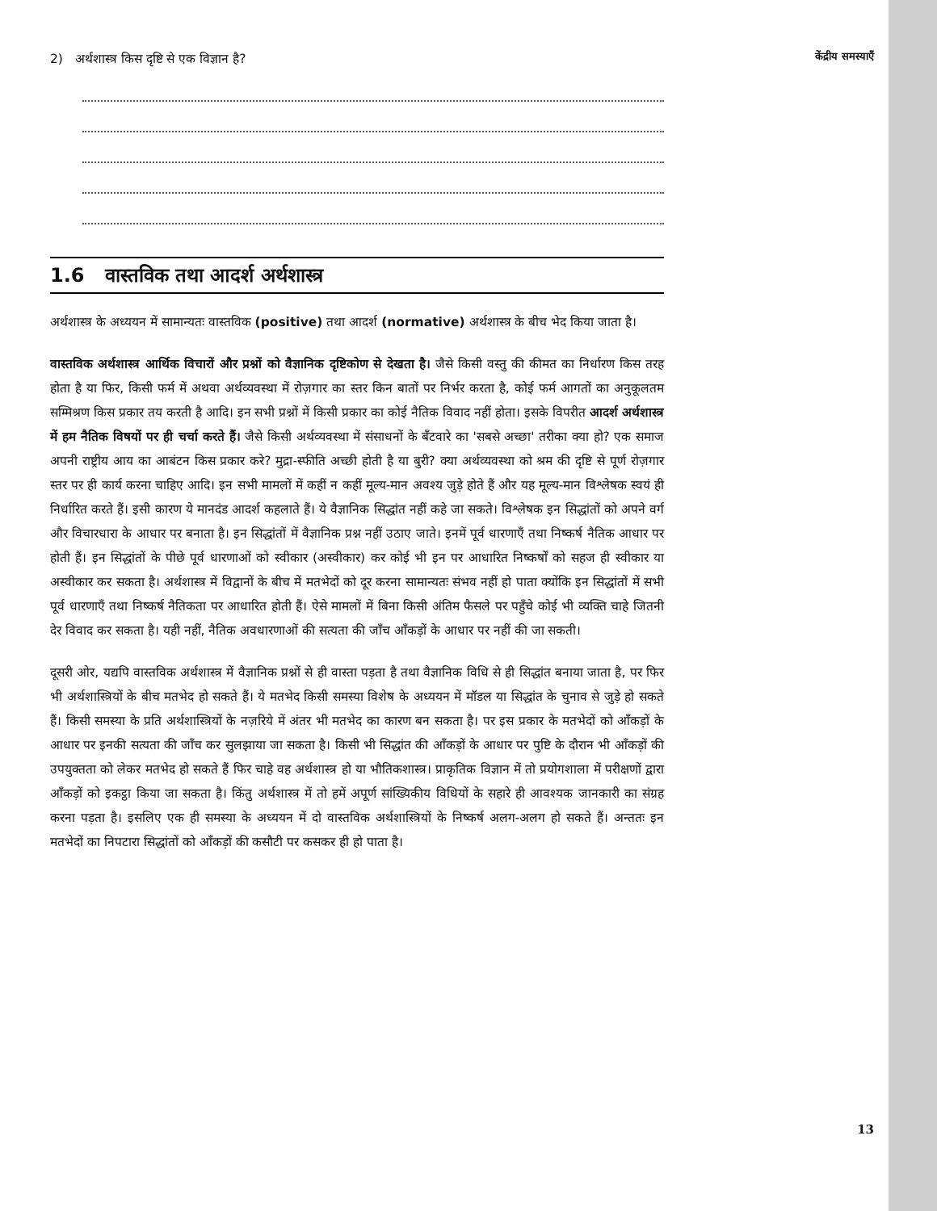केंद्रीय समस्याएँ
2) अर्थशास्त्र किस दृष्टि से एक विज्ञान है?
1.6 वास्तविक तथा आदर्श अर्थशास्त्र
अर्थशास्त्र के अध्ययन में सामान्यतः वास्तविक (positive) तथा आदर्श (normative) अर्थशास्त्र के बीच भेद किया जाता है।
वास्तविक अर्थशास्त्र आर्थिक विचारों और प्रश्नों को वैज्ञानिक दृष्टिकोण से देखता है। जैसे किसी वस्तु की कीमत का निर्धारण किस तरह होता है या फिर, किसी फर्म में अथवा अर्थव्यवस्था में रोज़गार का स्तर किन बातों पर निर्भर करता है, कोई फर्म आगतों का अनुकूलतम सम्मिश्रण किस प्रकार तय करती है आदि। इन सभी प्रश्नों में किसी प्रकार का कोई नैतिक विवाद नहीं होता। इसके विपरीत आदर्श अर्थशास्त्र में हम नैतिक विषयों पर ही चर्चा करते हैं। जैसे किसी अर्थव्यवस्था में संसाधनों के बँटवारे का 'सबसे अच्छा' तरीका क्या हो? एक समाज अपनी राष्ट्रीय आय का आबंटन किस प्रकार करे? मुद्रा-स्फीति अच्छी होती है या बुरी? क्या अर्थव्यवस्था को श्रम की दृष्टि से पूर्ण रोज़गार स्तर पर ही कार्य करना चाहिए आदि। इन सभी मामलों में कहीं न कहीं मूल्य-मान अवश्य जुड़े होते हैं और यह मूल्य-मान विश्लेषक स्वयं ही निर्धारित करते हैं। इसी कारण ये मानदंड आदर्श कहलाते हैं। ये वैज्ञानिक सिद्धांत नहीं कहे जा सकते। विश्लेषक इन सिद्धांतों को अपने वर्ग और विचारधारा के आधार पर बनाता है। इन सिद्धांतों में वैज्ञानिक प्रश्न नहीं उठाए जाते। इनमें पूर्व धारणाएँ तथा निष्कर्ष नैतिक आधार पर होती हैं। इन सिद्धांतों के पीछे पूर्व धारणाओं को स्वीकार (अस्वीकार) कर कोई भी इन पर आधारित निष्कर्षों को सहज ही स्वीकार या अस्वीकार कर सकता है। अर्थशास्त्र में विद्वानों के बीच में मतभेदों को दूर करना सामान्यतः संभव नहीं हो पाता क्योंकि इन सिद्धांतों में सभी पूर्व धारणाएँ तथा निष्कर्ष नैतिकता पर आधारित होती हैं। ऐसे मामलों में बिना किसी अंतिम फैसले पर पहुँचे कोई भी व्यक्ति चाहे जितनी देर विवाद कर सकता है। यही नहीं, नैतिक अवधारणाओं की सत्यता की जाँच आँकड़ों के आधार पर नहीं की जा सकती।
दूसरी ओर, यद्यपि वास्तविक अर्थशास्त्र में वैज्ञानिक प्रश्नों से ही वास्ता पड़ता है तथा वैज्ञानिक विधि से ही सिद्धांत बनाया जाता है, पर फिर भी अर्थशास्त्रियों के बीच मतभेद हो सकते हैं। ये मतभेद किसी समस्या विशेष के अध्ययन में मॉडल या सिद्धांत के चुनाव से जुड़े हो सकते हैं। किसी समस्या के प्रति अर्थशास्त्रियों के नज़रिये में अंतर भी मतभेद का कारण बन सकता है। पर इस प्रकार के मतभेदों को आँकड़ों के आधार पर इनकी सत्यता की जाँच कर सुलझाया जा सकता है। किसी भी सिद्धांत की आँकड़ों के आधार पर पुष्टि के दौरान भी आँकड़ों की उपयुक्तता को लेकर मतभेद हो सकते हैं फिर चाहे वह अर्थशास्त्र हो या भौतिकशास्त्र। प्राकृतिक विज्ञान में तो प्रयोगशाला में परीक्षणों द्वारा आँकड़ों को इकट्ठा किया जा सकता है। किंतु अर्थशास्त्र में तो हमें अपूर्ण सांख्यिकीय विधियों के सहारे ही आवश्यक जानकारी का संग्रह करना पड़ता है। इसलिए एक ही समस्या के अध्ययन में दो वास्तविक अर्थशास्त्रियों के निष्कर्ष अलग-अलग हो सकते हैं। अन्ततः इन मतभेदों का निपटारा सिद्धांतों को आँकड़ों की कसौटी पर कसकर ही हो पाता है।
13